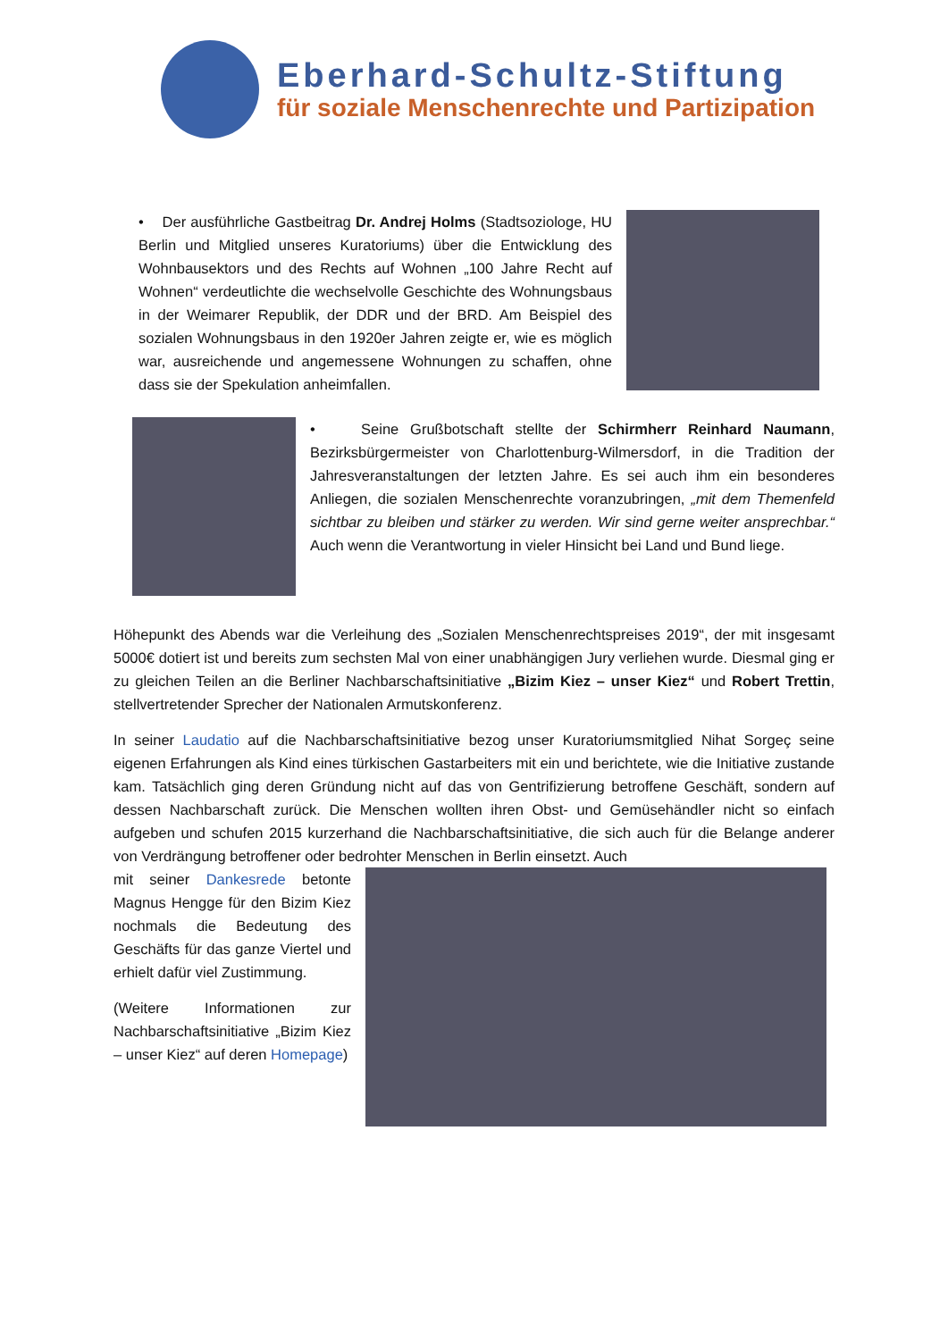Eberhard-Schultz-Stiftung
für soziale Menschenrechte und Partizipation
• Der ausführliche Gastbeitrag Dr. Andrej Holms (Stadtsoziologe, HU Berlin und Mitglied unseres Kuratoriums) über die Entwicklung des Wohnbausektors und des Rechts auf Wohnen „100 Jahre Recht auf Wohnen“ verdeutlichte die wechselvolle Geschichte des Wohnungsbaus in der Weimarer Republik, der DDR und der BRD. Am Beispiel des sozialen Wohnungsbaus in den 1920er Jahren zeigte er, wie es möglich war, ausreichende und angemessene Wohnungen zu schaffen, ohne dass sie der Spekulation anheimfallen.
• Seine Grußbotschaft stellte der Schirmherr Reinhard Naumann, Bezirksbürgermeister von Charlottenburg-Wilmersdorf, in die Tradition der Jahresveranstaltungen der letzten Jahre. Es sei auch ihm ein besonderes Anliegen, die sozialen Menschenrechte voranzubringen, „mit dem Themenfeld sichtbar zu bleiben und stärker zu werden. Wir sind gerne weiter ansprechbar.“ Auch wenn die Verantwortung in vieler Hinsicht bei Land und Bund liege.
Höhepunkt des Abends war die Verleihung des „Sozialen Menschenrechtspreises 2019“, der mit insgesamt 5000€ dotiert ist und bereits zum sechsten Mal von einer unabhängigen Jury verliehen wurde. Diesmal ging er zu gleichen Teilen an die Berliner Nachbarschaftsinitiative „Bizim Kiez – unser Kiez“ und Robert Trettin, stellvertretender Sprecher der Nationalen Armutskonferenz.
In seiner Laudatio auf die Nachbarschaftsinitiative bezog unser Kuratoriumsmitglied Nihat Sorgeç seine eigenen Erfahrungen als Kind eines türkischen Gastarbeiters mit ein und berichtete, wie die Initiative zustande kam. Tatsächlich ging deren Gründung nicht auf das von Gentrifizierung betroffene Geschäft, sondern auf dessen Nachbarschaft zurück. Die Menschen wollten ihren Obst- und Gemüsehändler nicht so einfach aufgeben und schufen 2015 kurzerhand die Nachbarschaftsinitiative, die sich auch für die Belange anderer von Verdrängung betroffener oder bedrohter Menschen in Berlin einsetzt. Auch
mit seiner Dankesrede betonte Magnus Hengge für den Bizim Kiez nochmals die Bedeutung des Geschäfts für das ganze Viertel und erhielt dafür viel Zustimmung.
(Weitere Informationen zur Nachbarschaftsinitiative „Bizim Kiez – unser Kiez“ auf deren Homepage)